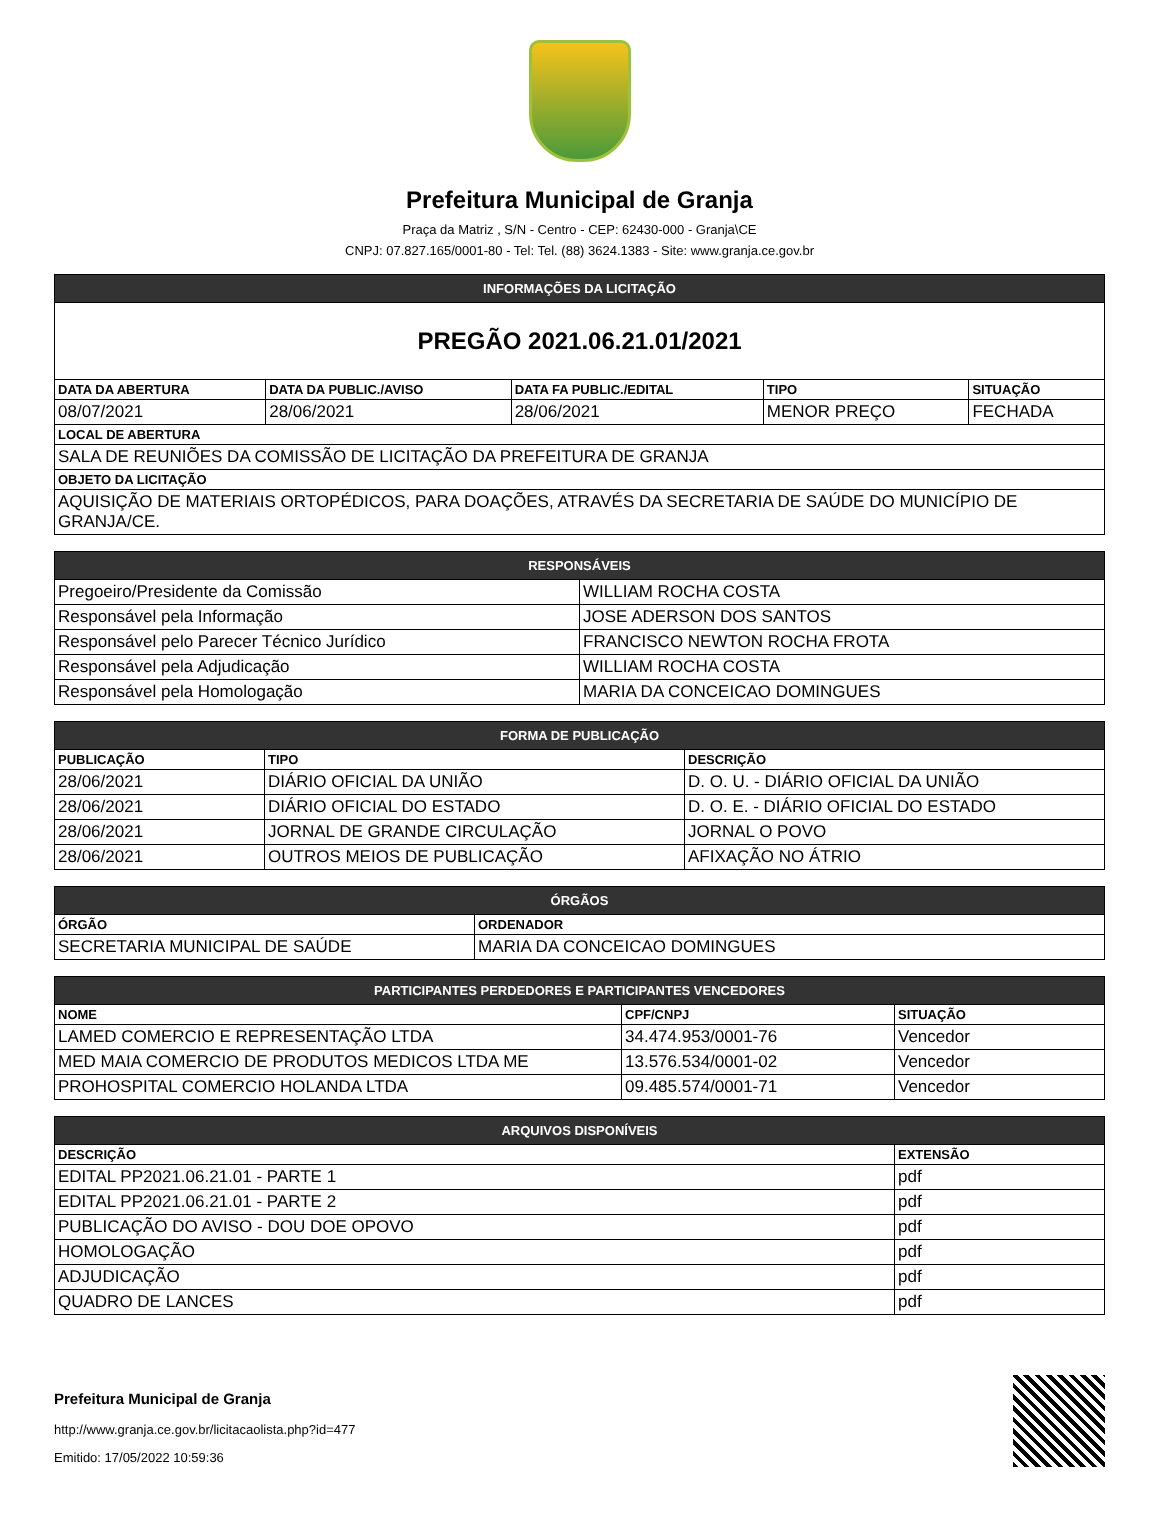Prefeitura Municipal de Granja
Praça da Matriz , S/N - Centro - CEP: 62430-000 - Granja\CE
CNPJ: 07.827.165/0001-80 - Tel: Tel. (88) 3624.1383 - Site: www.granja.ce.gov.br
| INFORMAÇÕES DA LICITAÇÃO | | | | |
| --- | --- | --- | --- | --- |
| PREGÃO 2021.06.21.01/2021 | | | | |
| DATA DA ABERTURA | DATA DA PUBLIC./AVISO | DATA FA PUBLIC./EDITAL | TIPO | SITUAÇÃO |
| 08/07/2021 | 28/06/2021 | 28/06/2021 | MENOR PREÇO | FECHADA |
| LOCAL DE ABERTURA | | | | |
| SALA DE REUNIÕES DA COMISSÃO DE LICITAÇÃO DA PREFEITURA DE GRANJA | | | | |
| OBJETO DA LICITAÇÃO | | | | |
| AQUISIÇÃO DE MATERIAIS ORTOPÉDICOS, PARA DOAÇÕES, ATRAVÉS DA SECRETARIA DE SAÚDE DO MUNICÍPIO DE GRANJA/CE. | | | | |
| RESPONSÁVEIS | |
| --- | --- |
| Pregoeiro/Presidente da Comissão | WILLIAM ROCHA COSTA |
| Responsável pela Informação | JOSE ADERSON DOS SANTOS |
| Responsável pelo Parecer Técnico Jurídico | FRANCISCO NEWTON ROCHA FROTA |
| Responsável pela Adjudicação | WILLIAM ROCHA COSTA |
| Responsável pela Homologação | MARIA DA CONCEICAO DOMINGUES |
| FORMA DE PUBLICAÇÃO | | |
| --- | --- | --- |
| PUBLICAÇÃO | TIPO | DESCRIÇÃO |
| 28/06/2021 | DIÁRIO OFICIAL DA UNIÃO | D. O. U. - DIÁRIO OFICIAL DA UNIÃO |
| 28/06/2021 | DIÁRIO OFICIAL DO ESTADO | D. O. E. - DIÁRIO OFICIAL DO ESTADO |
| 28/06/2021 | JORNAL DE GRANDE CIRCULAÇÃO | JORNAL O POVO |
| 28/06/2021 | OUTROS MEIOS DE PUBLICAÇÃO | AFIXAÇÃO NO ÁTRIO |
| ÓRGÃOS | |
| --- | --- |
| ÓRGÃO | ORDENADOR |
| SECRETARIA MUNICIPAL DE SAÚDE | MARIA DA CONCEICAO DOMINGUES |
| PARTICIPANTES PERDEDORES E PARTICIPANTES VENCEDORES | | |
| --- | --- | --- |
| NOME | CPF/CNPJ | SITUAÇÃO |
| LAMED COMERCIO E REPRESENTAÇÃO LTDA | 34.474.953/0001-76 | Vencedor |
| MED MAIA COMERCIO DE PRODUTOS MEDICOS LTDA ME | 13.576.534/0001-02 | Vencedor |
| PROHOSPITAL COMERCIO HOLANDA LTDA | 09.485.574/0001-71 | Vencedor |
| ARQUIVOS DISPONÍVEIS | |
| --- | --- |
| DESCRIÇÃO | EXTENSÃO |
| EDITAL PP2021.06.21.01 - PARTE 1 | pdf |
| EDITAL PP2021.06.21.01 - PARTE 2 | pdf |
| PUBLICAÇÃO DO AVISO - DOU DOE OPOVO | pdf |
| HOMOLOGAÇÃO | pdf |
| ADJUDICAÇÃO | pdf |
| QUADRO DE LANCES | pdf |
Prefeitura Municipal de Granja
http://www.granja.ce.gov.br/licitacaolista.php?id=477
Emitido: 17/05/2022 10:59:36